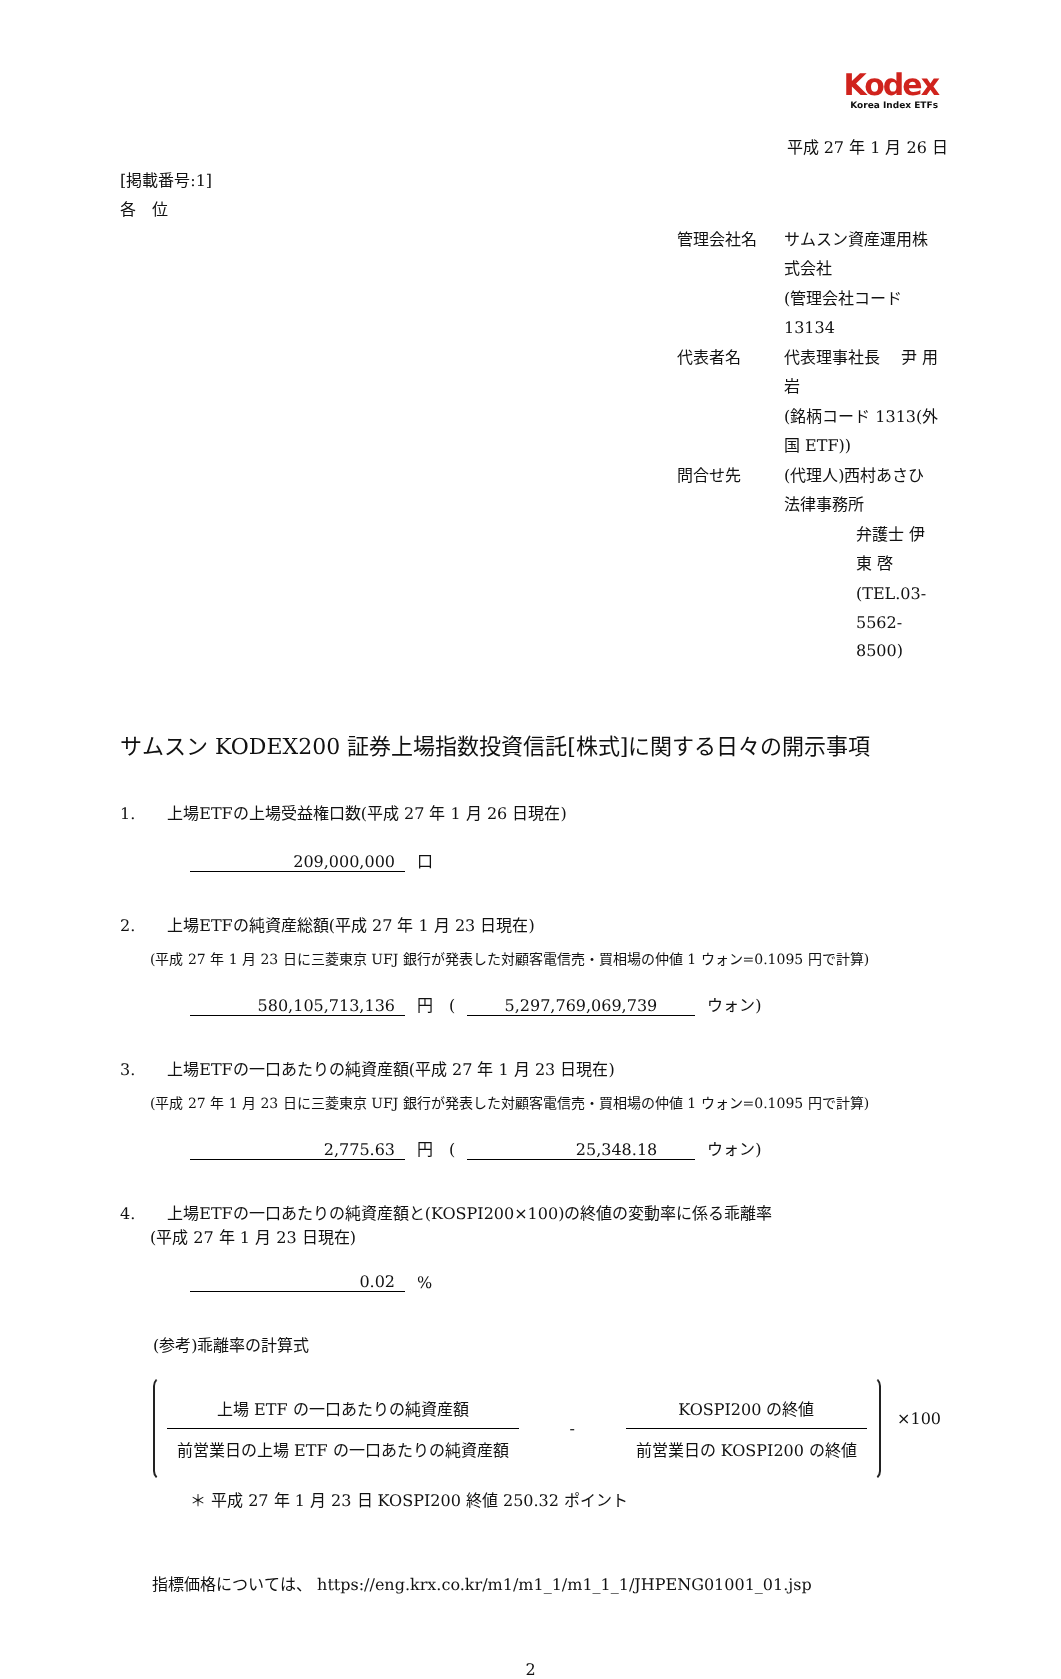Kodex
Korea Index ETFs
平成 27 年 1 月 26 日
[掲載番号:1]
各　位
| 管理会社名 | サムスン資産運用株式会社 |
| | (管理会社コード 13134 |
| 代表者名 | 代表理事社長 尹 用岩 |
| | (銘柄コード 1313(外国 ETF)) |
| 問合せ先 | (代理人)西村あさひ法律事務所 |
| | 弁護士 伊東 啓 |
| | (TEL.03-5562-8500) |
サムスン KODEX200 証券上場指数投資信託[株式]に関する日々の開示事項
1.　　上場ETFの上場受益権口数(平成 27 年 1 月 26 日現在)
209,000,000 口
2.　　上場ETFの純資産総額(平成 27 年 1 月 23 日現在)
(平成 27 年 1 月 23 日に三菱東京 UFJ 銀行が発表した対顧客電信売・買相場の仲値 1 ウォン=0.1095 円で計算)
580,105,713,136 円　(5,297,769,069,739 ウォン)
3.　　上場ETFの一口あたりの純資産額(平成 27 年 1 月 23 日現在)
(平成 27 年 1 月 23 日に三菱東京 UFJ 銀行が発表した対顧客電信売・買相場の仲値 1 ウォン=0.1095 円で計算)
2,775.63 円　(25,348.18 ウォン)
4.　　上場ETFの一口あたりの純資産額と(KOSPI200×100)の終値の変動率に係る乖離率
(平成 27 年 1 月 23 日現在)
0.02%
(参考)乖離率の計算式
上場 ETF の一口あたりの純資産額
前営業日の上場 ETF の一口あたりの純資産額
-
KOSPI200 の終値
前営業日の KOSPI200 の終値
×100
＊ 平成 27 年 1 月 23 日 KOSPI200 終値 250.32 ポイント
指標価格については、 https://eng.krx.co.kr/m1/m1_1/m1_1_1/JHPENG01001_01.jsp
2